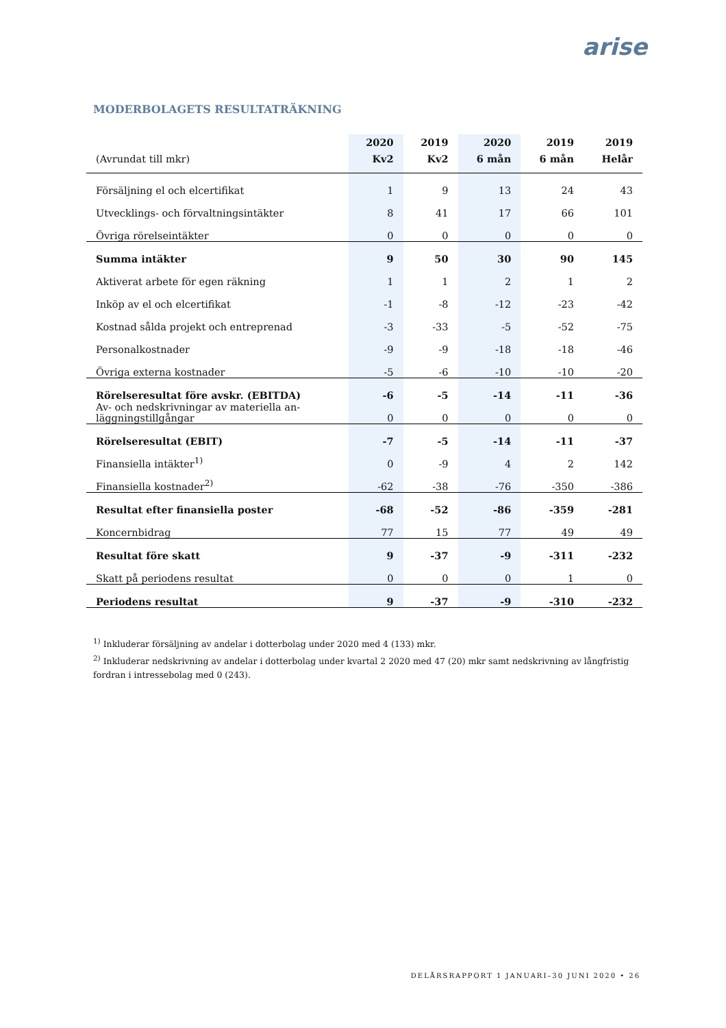arise
MODERBOLAGETS RESULTATRÄKNING
| (Avrundat till mkr) | 2020 Kv2 | 2019 Kv2 | 2020 6 mån | 2019 6 mån | 2019 Helår |
| --- | --- | --- | --- | --- | --- |
| Försäljning el och elcertifikat | 1 | 9 | 13 | 24 | 43 |
| Utvecklings- och förvaltningsintäkter | 8 | 41 | 17 | 66 | 101 |
| Övriga rörelseintäkter | 0 | 0 | 0 | 0 | 0 |
| Summa intäkter | 9 | 50 | 30 | 90 | 145 |
| Aktiverat arbete för egen räkning | 1 | 1 | 2 | 1 | 2 |
| Inköp av el och elcertifikat | -1 | -8 | -12 | -23 | -42 |
| Kostnad sålda projekt och entreprenad | -3 | -33 | -5 | -52 | -75 |
| Personalkostnader | -9 | -9 | -18 | -18 | -46 |
| Övriga externa kostnader | -5 | -6 | -10 | -10 | -20 |
| Rörelseresultat före avskr. (EBITDA) | -6 | -5 | -14 | -11 | -36 |
| Av- och nedskrivningar av materiella an- läggningstillgångar | 0 | 0 | 0 | 0 | 0 |
| Rörelseresultat (EBIT) | -7 | -5 | -14 | -11 | -37 |
| Finansiella intäkter<sup>1)</sup> | 0 | -9 | 4 | 2 | 142 |
| Finansiella kostnader<sup>2)</sup> | -62 | -38 | -76 | -350 | -386 |
| Resultat efter finansiella poster | -68 | -52 | -86 | -359 | -281 |
| Koncernbidrag | 77 | 15 | 77 | 49 | 49 |
| Resultat före skatt | 9 | -37 | -9 | -311 | -232 |
| Skatt på periodens resultat | 0 | 0 | 0 | 1 | 0 |
| Periodens resultat | 9 | -37 | -9 | -310 | -232 |
<sup>1)</sup> Inkluderar försäljning av andelar i dotterbolag under 2020 med 4 (133) mkr.
<sup>2)</sup> Inkluderar nedskrivning av andelar i dotterbolag under kvartal 2 2020 med 47 (20) mkr samt nedskrivning av långfristig fordran i intressebolag med 0 (243).
DELÅRSRAPPORT 1 JANUARI–30 JUNI 2020 • 26